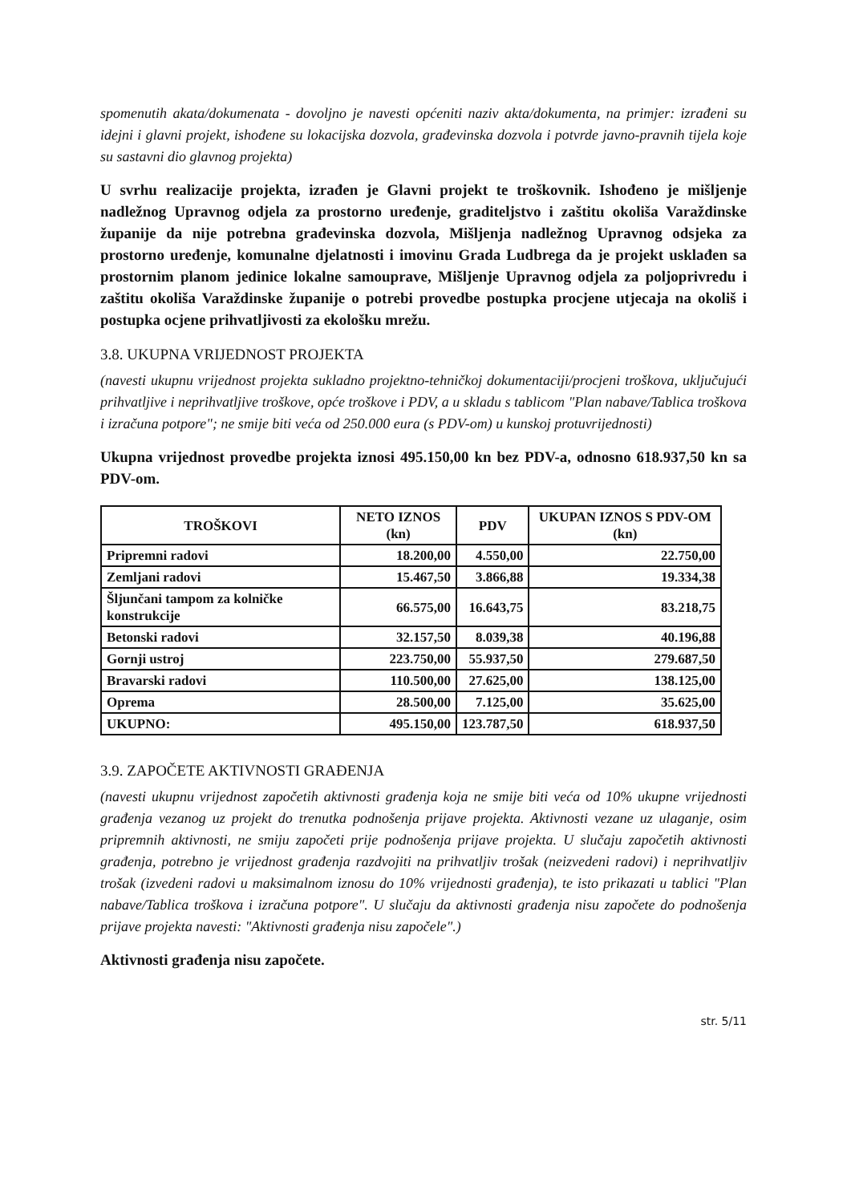spomenutih akata/dokumenata - dovoljno je navesti općeniti naziv akta/dokumenta, na primjer: izrađeni su idejni i glavni projekt, ishođene su lokacijska dozvola, građevinska dozvola i potvrde javno-pravnih tijela koje su sastavni dio glavnog projekta)
U svrhu realizacije projekta, izrađen je Glavni projekt te troškovnik. Ishođeno je mišljenje nadležnog Upravnog odjela za prostorno uređenje, graditeljstvo i zaštitu okoliša Varaždinske županije da nije potrebna građevinska dozvola, Mišljenja nadležnog Upravnog odsjeka za prostorno uređenje, komunalne djelatnosti i imovinu Grada Ludbrega da je projekt usklađen sa prostornim planom jedinice lokalne samouprave, Mišljenje Upravnog odjela za poljoprivredu i zaštitu okoliša Varaždinske županije o potrebi provedbe postupka procjene utjecaja na okoliš i postupka ocjene prihvatljivosti za ekološku mrežu.
3.8. UKUPNA VRIJEDNOST PROJEKTA
(navesti ukupnu vrijednost projekta sukladno projektno-tehničkoj dokumentaciji/procjeni troškova, uključujući prihvatljive i neprihvatljive troškove, opće troškove i PDV, a u skladu s tablicom "Plan nabave/Tablica troškova i izračuna potpore"; ne smije biti veća od 250.000 eura (s PDV-om) u kunskoj protuvrijednosti)
Ukupna vrijednost provedbe projekta iznosi 495.150,00 kn bez PDV-a, odnosno 618.937,50 kn sa PDV-om.
| TROŠKOVI | NETO IZNOS (kn) | PDV | UKUPAN IZNOS S PDV-OM (kn) |
| --- | --- | --- | --- |
| Pripremni radovi | 18.200,00 | 4.550,00 | 22.750,00 |
| Zemljani radovi | 15.467,50 | 3.866,88 | 19.334,38 |
| Šljunčani tampom za kolničke konstrukcije | 66.575,00 | 16.643,75 | 83.218,75 |
| Betonski radovi | 32.157,50 | 8.039,38 | 40.196,88 |
| Gornji ustroj | 223.750,00 | 55.937,50 | 279.687,50 |
| Bravarski radovi | 110.500,00 | 27.625,00 | 138.125,00 |
| Oprema | 28.500,00 | 7.125,00 | 35.625,00 |
| UKUPNO: | 495.150,00 | 123.787,50 | 618.937,50 |
3.9. ZAPOČETE AKTIVNOSTI GRAĐENJA
(navesti ukupnu vrijednost započetih aktivnosti građenja koja ne smije biti veća od 10% ukupne vrijednosti građenja vezanog uz projekt do trenutka podnošenja prijave projekta. Aktivnosti vezane uz ulaganje, osim pripremnih aktivnosti, ne smiju započeti prije podnošenja prijave projekta. U slučaju započetih aktivnosti građenja, potrebno je vrijednost građenja razdvojiti na prihvatljiv trošak (neizvedeni radovi) i neprihvatljiv trošak (izvedeni radovi u maksimalnom iznosu do 10% vrijednosti građenja), te isto prikazati u tablici "Plan nabave/Tablica troškova i izračuna potpore". U slučaju da aktivnosti građenja nisu započete do podnošenja prijave projekta navesti: "Aktivnosti građenja nisu započele".)
Aktivnosti građenja nisu započete.
str. 5/11